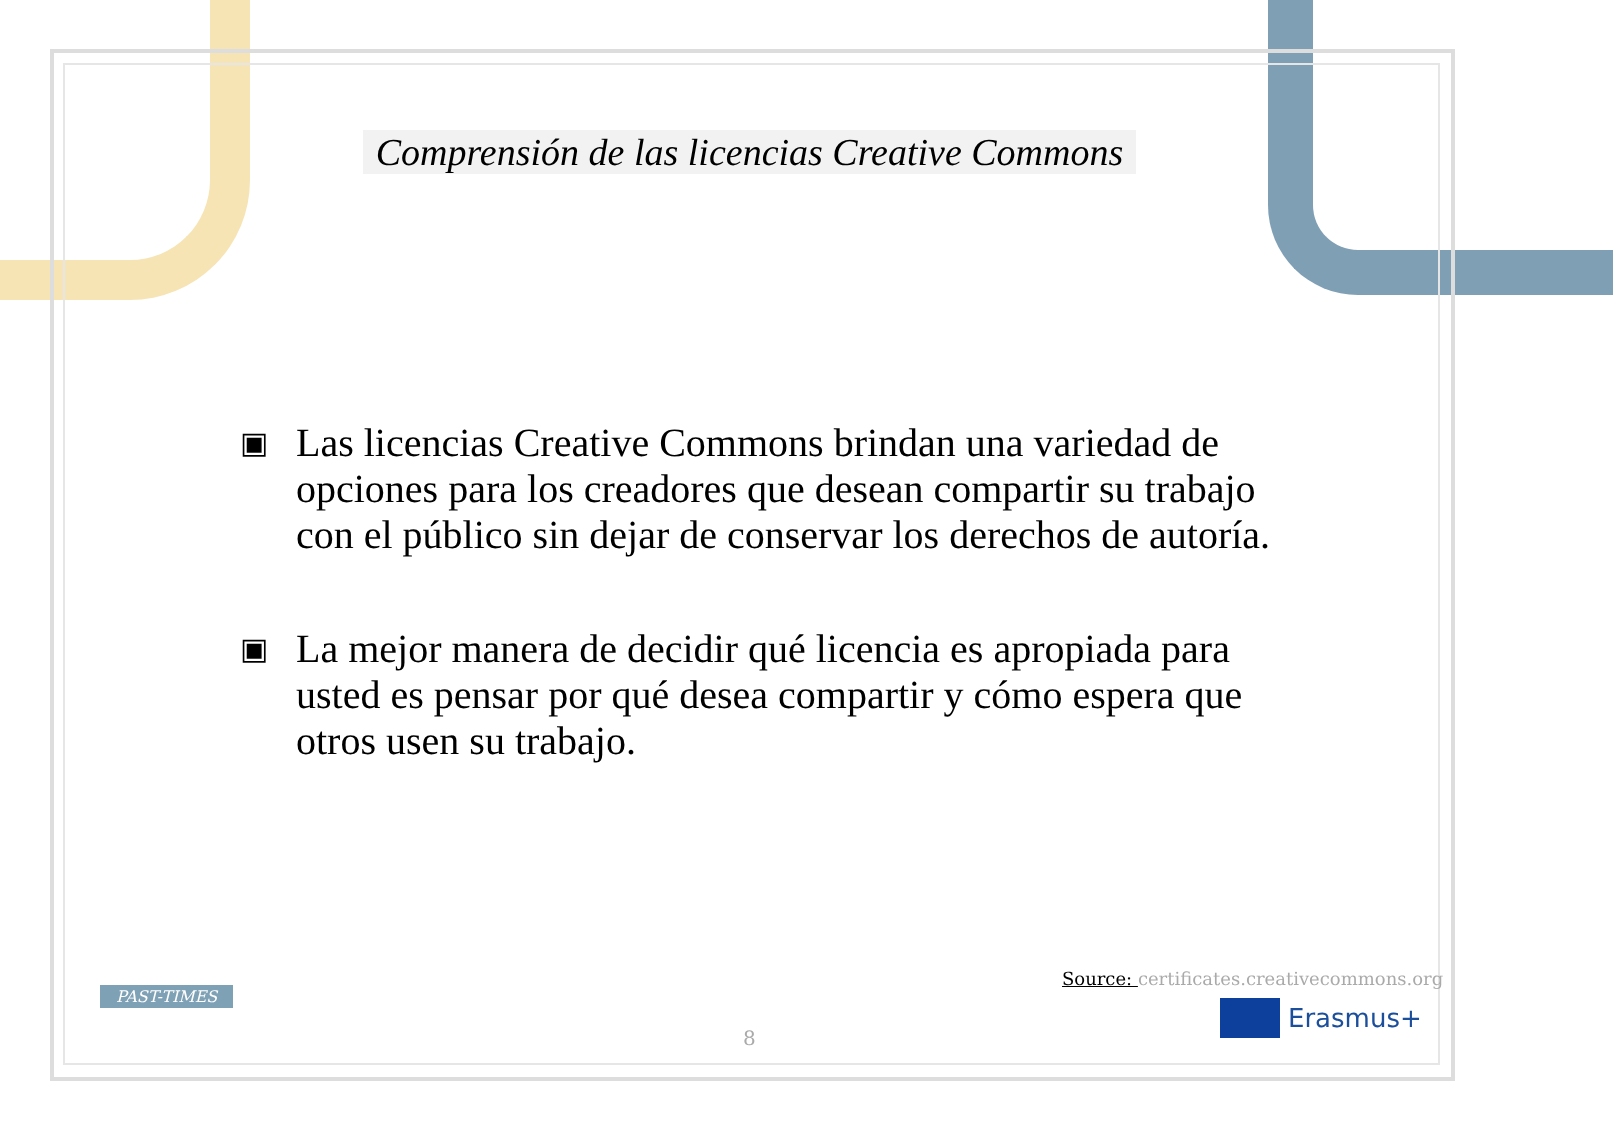Comprensión de las licencias Creative Commons
▣ Las licencias Creative Commons brindan una variedad de opciones para los creadores que desean compartir su trabajo con el público sin dejar de conservar los derechos de autoría.
▣ La mejor manera de decidir qué licencia es apropiada para usted es pensar por qué desea compartir y cómo espera que otros usen su trabajo.
Source: certificates.creativecommons.org
PAST-TIMES
8
Erasmus+